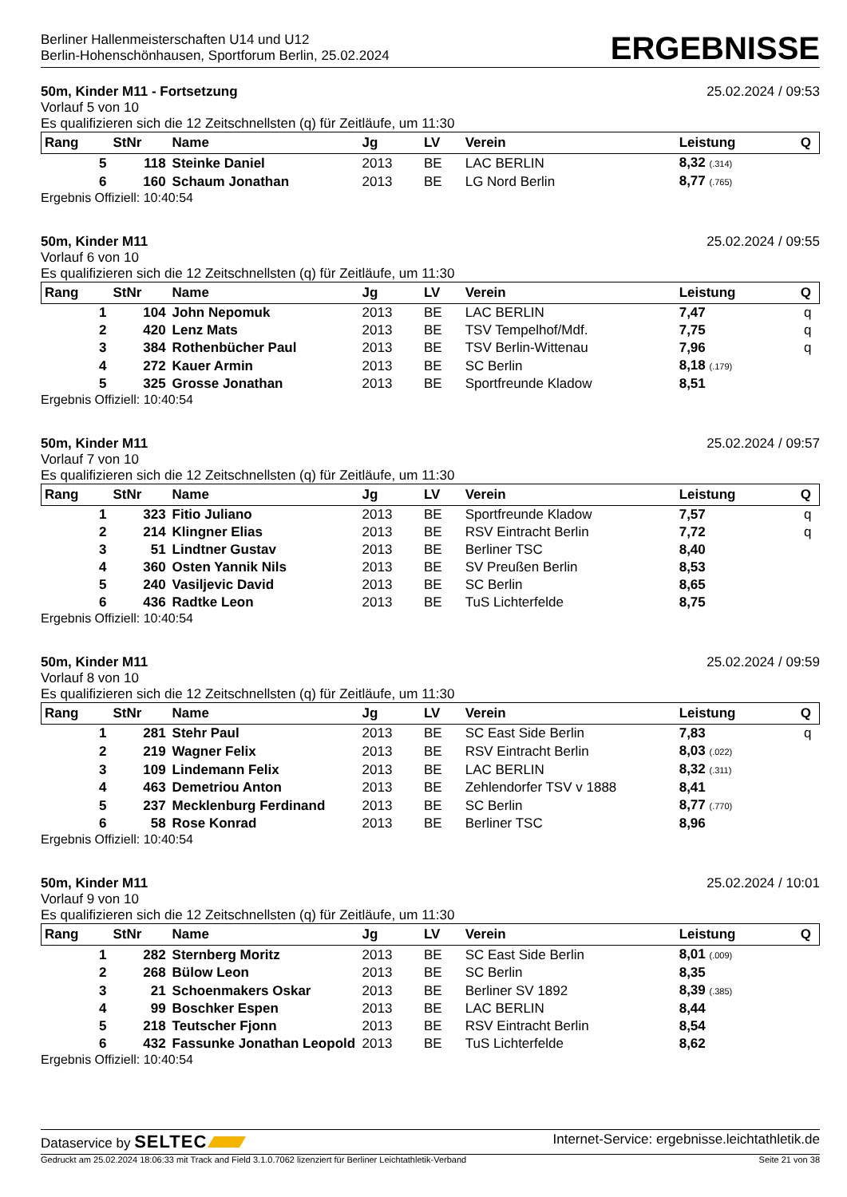Berliner Hallenmeisterschaften U14 und U12
Berlin-Hohenschönhausen, Sportforum Berlin, 25.02.2024
ERGEBNISSE
50m, Kinder M11 - Fortsetzung 25.02.2024 / 09:53
Vorlauf 5 von 10
Es qualifizieren sich die 12 Zeitschnellsten (q) für Zeitläufe, um 11:30
| Rang | StNr | Name | Jg | LV | Verein | Leistung | Q |
| --- | --- | --- | --- | --- | --- | --- | --- |
| 5 | 118 | Steinke Daniel | 2013 | BE | LAC BERLIN | 8,32 (.314) | |
| 6 | 160 | Schaum Jonathan | 2013 | BE | LG Nord Berlin | 8,77 (.765) | |
Ergebnis Offiziell: 10:40:54
50m, Kinder M11 25.02.2024 / 09:55
Vorlauf 6 von 10
Es qualifizieren sich die 12 Zeitschnellsten (q) für Zeitläufe, um 11:30
| Rang | StNr | Name | Jg | LV | Verein | Leistung | Q |
| --- | --- | --- | --- | --- | --- | --- | --- |
| 1 | 104 | John Nepomuk | 2013 | BE | LAC BERLIN | 7,47 | q |
| 2 | 420 | Lenz Mats | 2013 | BE | TSV Tempelhof/Mdf. | 7,75 | q |
| 3 | 384 | Rothenbücher Paul | 2013 | BE | TSV Berlin-Wittenau | 7,96 | q |
| 4 | 272 | Kauer Armin | 2013 | BE | SC Berlin | 8,18 (.179) | |
| 5 | 325 | Grosse Jonathan | 2013 | BE | Sportfreunde Kladow | 8,51 | |
Ergebnis Offiziell: 10:40:54
50m, Kinder M11 25.02.2024 / 09:57
Vorlauf 7 von 10
Es qualifizieren sich die 12 Zeitschnellsten (q) für Zeitläufe, um 11:30
| Rang | StNr | Name | Jg | LV | Verein | Leistung | Q |
| --- | --- | --- | --- | --- | --- | --- | --- |
| 1 | 323 | Fitio Juliano | 2013 | BE | Sportfreunde Kladow | 7,57 | q |
| 2 | 214 | Klingner Elias | 2013 | BE | RSV Eintracht Berlin | 7,72 | q |
| 3 | 51 | Lindtner Gustav | 2013 | BE | Berliner TSC | 8,40 | |
| 4 | 360 | Osten Yannik Nils | 2013 | BE | SV Preußen Berlin | 8,53 | |
| 5 | 240 | Vasiljevic David | 2013 | BE | SC Berlin | 8,65 | |
| 6 | 436 | Radtke Leon | 2013 | BE | TuS Lichterfelde | 8,75 | |
Ergebnis Offiziell: 10:40:54
50m, Kinder M11 25.02.2024 / 09:59
Vorlauf 8 von 10
Es qualifizieren sich die 12 Zeitschnellsten (q) für Zeitläufe, um 11:30
| Rang | StNr | Name | Jg | LV | Verein | Leistung | Q |
| --- | --- | --- | --- | --- | --- | --- | --- |
| 1 | 281 | Stehr Paul | 2013 | BE | SC East Side Berlin | 7,83 | q |
| 2 | 219 | Wagner Felix | 2013 | BE | RSV Eintracht Berlin | 8,03 (.022) | |
| 3 | 109 | Lindemann Felix | 2013 | BE | LAC BERLIN | 8,32 (.311) | |
| 4 | 463 | Demetriou Anton | 2013 | BE | Zehlendorfer TSV v 1888 | 8,41 | |
| 5 | 237 | Mecklenburg Ferdinand | 2013 | BE | SC Berlin | 8,77 (.770) | |
| 6 | 58 | Rose Konrad | 2013 | BE | Berliner TSC | 8,96 | |
Ergebnis Offiziell: 10:40:54
50m, Kinder M11 25.02.2024 / 10:01
Vorlauf 9 von 10
Es qualifizieren sich die 12 Zeitschnellsten (q) für Zeitläufe, um 11:30
| Rang | StNr | Name | Jg | LV | Verein | Leistung | Q |
| --- | --- | --- | --- | --- | --- | --- | --- |
| 1 | 282 | Sternberg Moritz | 2013 | BE | SC East Side Berlin | 8,01 (.009) | |
| 2 | 268 | Bülow Leon | 2013 | BE | SC Berlin | 8,35 | |
| 3 | 21 | Schoenmakers Oskar | 2013 | BE | Berliner SV 1892 | 8,39 (.385) | |
| 4 | 99 | Boschker Espen | 2013 | BE | LAC BERLIN | 8,44 | |
| 5 | 218 | Teutscher Fjonn | 2013 | BE | RSV Eintracht Berlin | 8,54 | |
| 6 | 432 | Fassunke Jonathan Leopold | 2013 | BE | TuS Lichterfelde | 8,62 | |
Ergebnis Offiziell: 10:40:54
Dataservice by SELTEC Internet-Service: ergebnisse.leichtathletik.de
Gedruckt am 25.02.2024 18:06:33 mit Track and Field 3.1.0.7062 lizenziert für Berliner Leichtathletik-Verband Seite 21 von 38